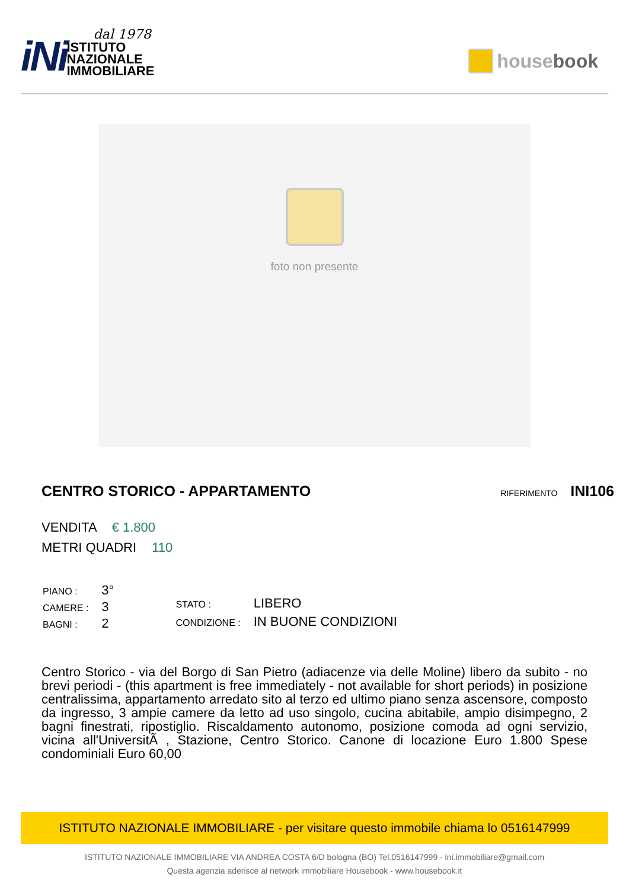iNi
dal 1978
ISTITUTO
NAZIONALE
IMMOBILIARE
housebook
foto non presente
CENTRO STORICO - APPARTAMENTO
RIFERIMENTO INI106
VENDITA € 1.800
METRI QUADRI 110
| PIANO : | 3° |
| CAMERE : | 3 |
| BAGNI : | 2 |
| STATO : | LIBERO |
| CONDIZIONE : | IN BUONE CONDIZIONI |
Centro Storico - via del Borgo di San Pietro (adiacenze via delle Moline) libero da subito - no brevi periodi - (this apartment is free immediately - not available for short periods) in posizione centralissima, appartamento arredato sito al terzo ed ultimo piano senza ascensore, composto da ingresso, 3 ampie camere da letto ad uso singolo, cucina abitabile, ampio disimpegno, 2 bagni finestrati, ripostiglio. Riscaldamento autonomo, posizione comoda ad ogni servizio, vicina all'UniversitÃ , Stazione, Centro Storico. Canone di locazione Euro 1.800 Spese condominiali Euro 60,00
ISTITUTO NAZIONALE IMMOBILIARE - per visitare questo immobile chiama lo 0516147999
ISTITUTO NAZIONALE IMMOBILIARE VIA ANDREA COSTA 6/D bologna (BO) Tel.0516147999 - ini.immobiliare@gmail.com
Questa agenzia aderisce al network immobiliare Housebook - www.housebook.it